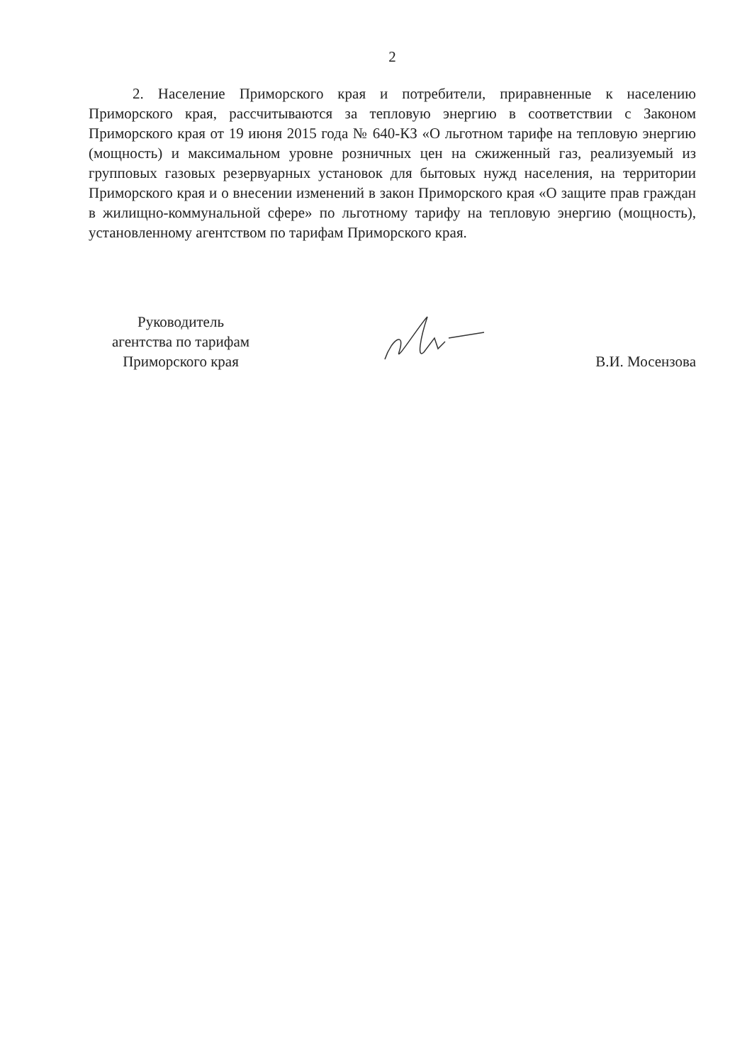2
2. Население Приморского края и потребители, приравненные к населению Приморского края, рассчитываются за тепловую энергию в соответствии с Законом Приморского края от 19 июня 2015 года № 640-КЗ «О льготном тарифе на тепловую энергию (мощность) и максимальном уровне розничных цен на сжиженный газ, реализуемый из групповых газовых резервуарных установок для бытовых нужд населения, на территории Приморского края и о внесении изменений в закон Приморского края «О защите прав граждан в жилищно-коммунальной сфере» по льготному тарифу на тепловую энергию (мощность), установленному агентством по тарифам Приморского края.
Руководитель
агентства по тарифам
Приморского края
В.И. Мосензова